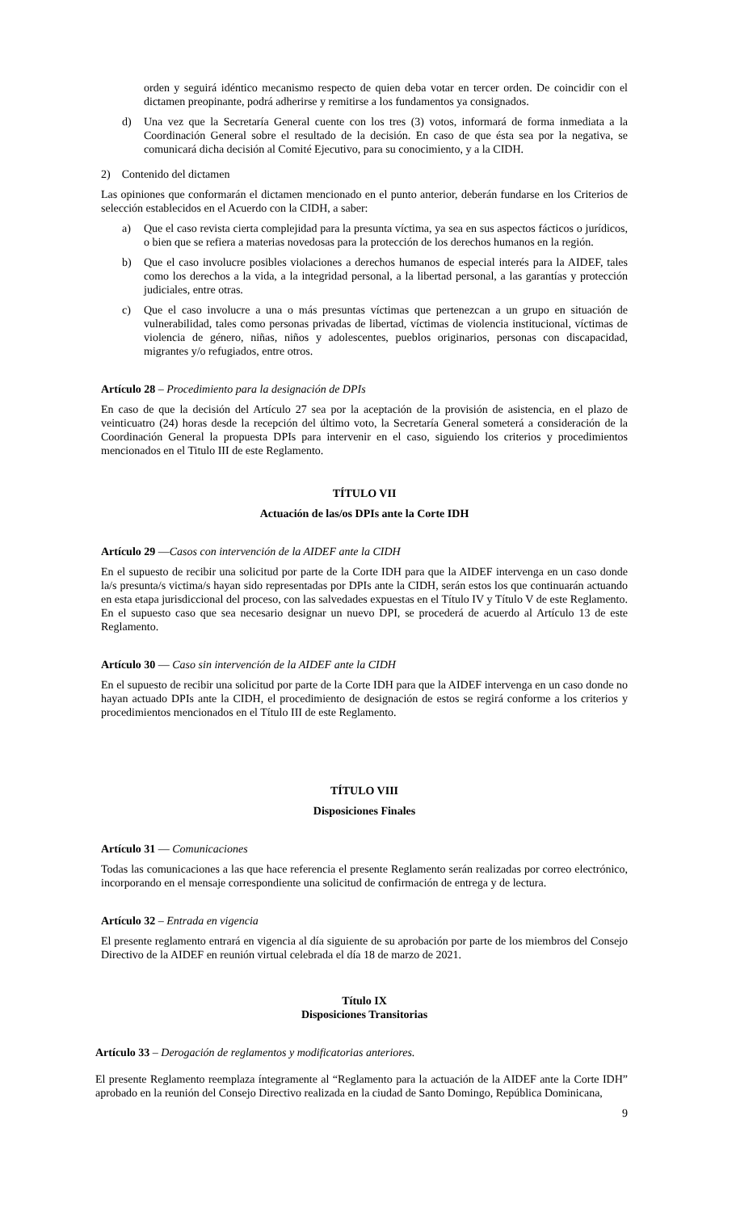orden y seguirá idéntico mecanismo respecto de quien deba votar en tercer orden. De coincidir con el dictamen preopinante, podrá adherirse y remitirse a los fundamentos ya consignados.
d) Una vez que la Secretaría General cuente con los tres (3) votos, informará de forma inmediata a la Coordinación General sobre el resultado de la decisión. En caso de que ésta sea por la negativa, se comunicará dicha decisión al Comité Ejecutivo, para su conocimiento, y a la CIDH.
2) Contenido del dictamen
Las opiniones que conformarán el dictamen mencionado en el punto anterior, deberán fundarse en los Criterios de selección establecidos en el Acuerdo con la CIDH, a saber:
a) Que el caso revista cierta complejidad para la presunta víctima, ya sea en sus aspectos fácticos o jurídicos, o bien que se refiera a materias novedosas para la protección de los derechos humanos en la región.
b) Que el caso involucre posibles violaciones a derechos humanos de especial interés para la AIDEF, tales como los derechos a la vida, a la integridad personal, a la libertad personal, a las garantías y protección judiciales, entre otras.
c) Que el caso involucre a una o más presuntas víctimas que pertenezcan a un grupo en situación de vulnerabilidad, tales como personas privadas de libertad, víctimas de violencia institucional, víctimas de violencia de género, niñas, niños y adolescentes, pueblos originarios, personas con discapacidad, migrantes y/o refugiados, entre otros.
Artículo 28 – Procedimiento para la designación de DPIs
En caso de que la decisión del Artículo 27 sea por la aceptación de la provisión de asistencia, en el plazo de veinticuatro (24) horas desde la recepción del último voto, la Secretaría General someterá a consideración de la Coordinación General la propuesta DPIs para intervenir en el caso, siguiendo los criterios y procedimientos mencionados en el Titulo III de este Reglamento.
TÍTULO VII
Actuación de las/os DPIs ante la Corte IDH
Artículo 29 —Casos con intervención de la AIDEF ante la CIDH
En el supuesto de recibir una solicitud por parte de la Corte IDH para que la AIDEF intervenga en un caso donde la/s presunta/s victima/s hayan sido representadas por DPIs ante la CIDH, serán estos los que continuarán actuando en esta etapa jurisdiccional del proceso, con las salvedades expuestas en el Título IV y Título V de este Reglamento. En el supuesto caso que sea necesario designar un nuevo DPI, se procederá de acuerdo al Artículo 13 de este Reglamento.
Artículo 30 — Caso sin intervención de la AIDEF ante la CIDH
En el supuesto de recibir una solicitud por parte de la Corte IDH para que la AIDEF intervenga en un caso donde no hayan actuado DPIs ante la CIDH, el procedimiento de designación de estos se regirá conforme a los criterios y procedimientos mencionados en el Título III de este Reglamento.
TÍTULO VIII
Disposiciones Finales
Artículo 31 — Comunicaciones
Todas las comunicaciones a las que hace referencia el presente Reglamento serán realizadas por correo electrónico, incorporando en el mensaje correspondiente una solicitud de confirmación de entrega y de lectura.
Artículo 32 – Entrada en vigencia
El presente reglamento entrará en vigencia al día siguiente de su aprobación por parte de los miembros del Consejo Directivo de la AIDEF en reunión virtual celebrada el día 18 de marzo de 2021.
Título IX
Disposiciones Transitorias
Artículo 33 – Derogación de reglamentos y modificatorias anteriores.
El presente Reglamento reemplaza íntegramente al “Reglamento para la actuación de la AIDEF ante la Corte IDH” aprobado en la reunión del Consejo Directivo realizada en la ciudad de Santo Domingo, República Dominicana,
9